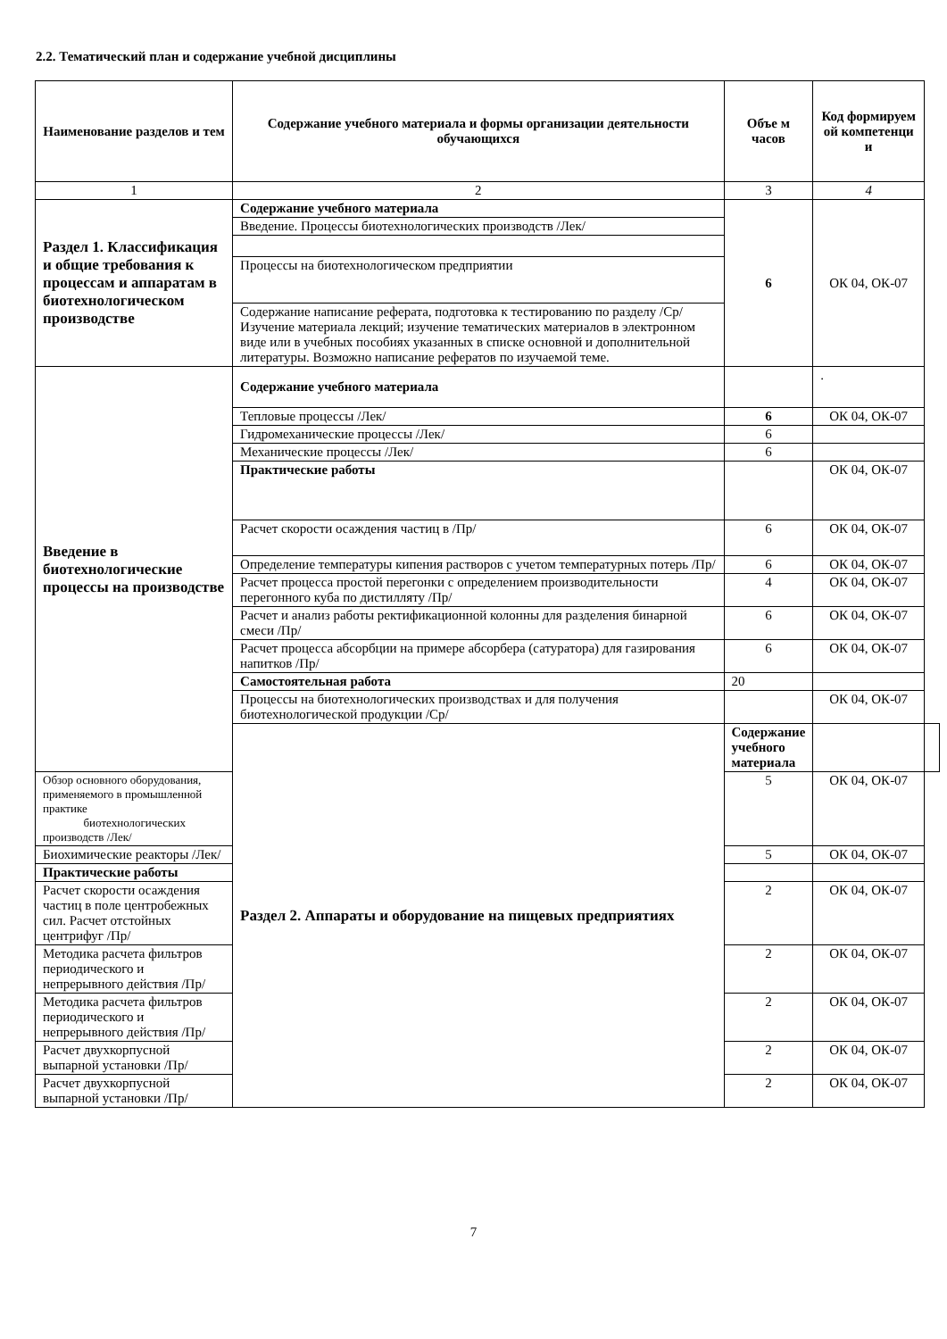2.2. Тематический план и содержание учебной дисциплины
| Наименование разделов и тем | Содержание учебного материала и формы организации деятельности обучающихся | Объе м часов | Код формируем ой компетенци и | |
| --- | --- | --- | --- | --- |
| 1 | 2 | 3 | 4 | |
| Раздел 1. Классификация и общие требования к процессам и аппаратам в биотехнологическом производстве | Содержание учебного материала | 6 | ОК 04, ОК-07 | |
| | Введение. Процессы биотехнологических производств /Лек/ | | | |
| | Процессы на биотехнологическом предприятии | | | |
| | Содержание написание реферата, подготовка к тестированию по разделу /Ср/Изучение материала лекций; изучение тематических материалов в электронном виде или в учебных пособиях указанных в списке основной и дополнительной литературы. Возможно написание рефератов по изучаемой теме. | | | |
| Введение в биотехнологические процессы на производстве | Содержание учебного материала | | . | |
| | Тепловые процессы /Лек/ | 6 | ОК 04, ОК-07 | |
| | Гидромеханические процессы /Лек/ | 6 | | |
| | Механические процессы /Лек/ | 6 | | |
| | Практические работы | | ОК 04, ОК-07 | |
| | Расчет скорости осаждения частиц в /Пр/ | 6 | ОК 04, ОК-07 | |
| | Определение температуры кипения растворов с учетом температурных потерь /Пр/ | 6 | ОК 04, ОК-07 | |
| | Расчет процесса простой перегонки с определением производительности перегонного куба по дистилляту /Пр/ | 4 | ОК 04, ОК-07 | |
| | Расчет и анализ работы ректификационной колонны для разделения бинарной смеси /Пр/ | 6 | ОК 04, ОК-07 | |
| | Расчет процесса абсорбции на примере абсорбера (сатуратора) для газирования напитков /Пр/ | 6 | ОК 04, ОК-07 | |
| | Самостоятельная работа | 20 | | |
| | Процессы на биотехнологических производствах и для получения биотехнологической продукции /Ср/ | | ОК 04, ОК-07 | |
| | Раздел 2. Аппараты и оборудование на пищевых предприятиях | Содержание учебного материала | | |
| Обзор основного оборудования, применяемого в промышленной практике биотехнологических производств /Лек/ | | 5 | ОК 04, ОК-07 | |
| Биохимические реакторы /Лек/ | | 5 | ОК 04, ОК-07 | |
| Практические работы | | | | |
| Расчет скорости осаждения частиц в поле центробежных сил. Расчет отстойных центрифуг /Пр/ | | 2 | ОК 04, ОК-07 | |
| Методика расчета фильтров периодического и непрерывного действия /Пр/ | | 2 | ОК 04, ОК-07 | |
| Методика расчета фильтров периодического и непрерывного действия /Пр/ | | 2 | ОК 04, ОК-07 | |
| Расчет двухкорпусной выпарной установки /Пр/ | | 2 | ОК 04, ОК-07 | |
| Расчет двухкорпусной выпарной установки /Пр/ | | 2 | ОК 04, ОК-07 | |
7